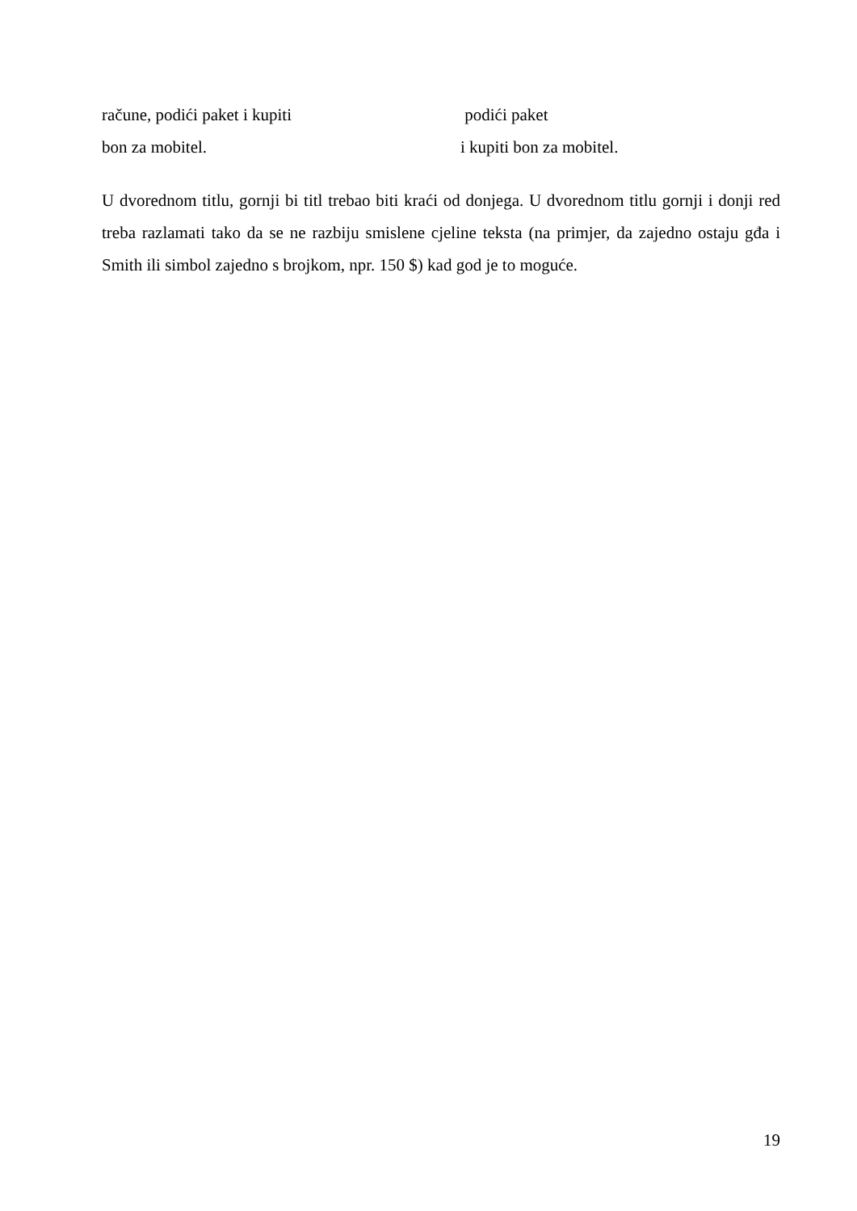račune, podići paket i kupiti podići paket
bon za mobitel. i kupiti bon za mobitel.
U dvorednom titlu, gornji bi titl trebao biti kraći od donjega. U dvorednom titlu gornji i donji red treba razlamati tako da se ne razbiju smislene cjeline teksta (na primjer, da zajedno ostaju gđa i Smith ili simbol zajedno s brojkom, npr. 150 $) kad god je to moguće.
19